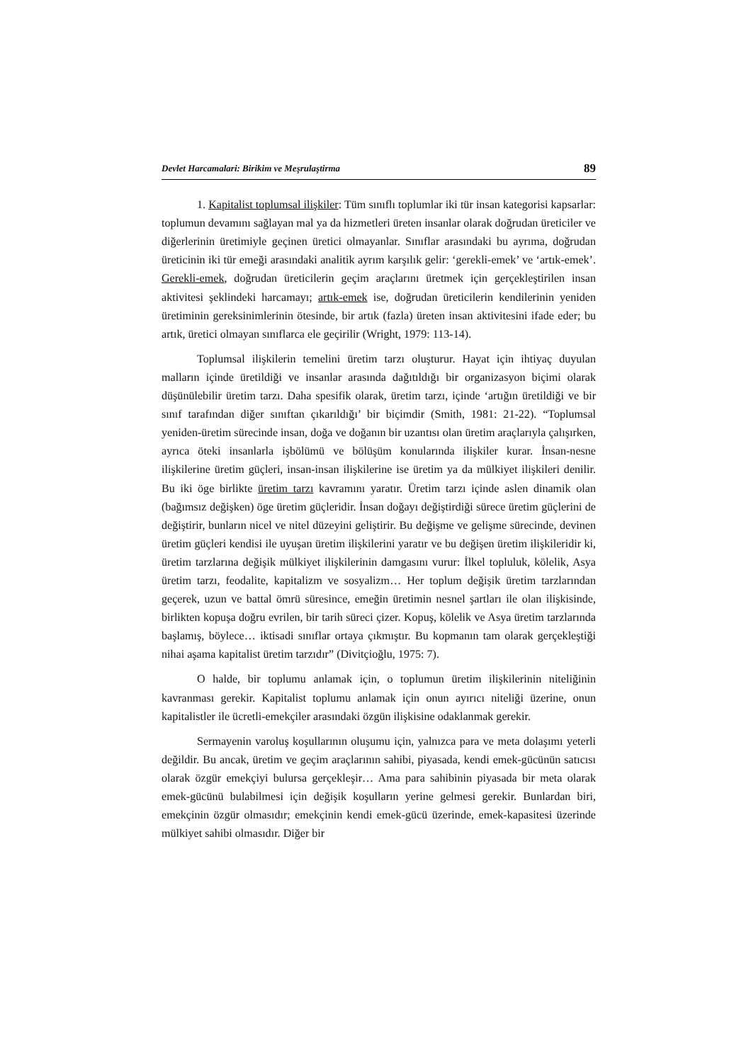Devlet Harcamalari: Birikim ve Meşrulaştirma 89
1. Kapitalist toplumsal ilişkiler: Tüm sınıflı toplumlar iki tür insan kategorisi kapsarlar: toplumun devamını sağlayan mal ya da hizmetleri üreten insanlar olarak doğrudan üreticiler ve diğerlerinin üretimiyle geçinen üretici olmayanlar. Sınıflar arasındaki bu ayrıma, doğrudan üreticinin iki tür emeği arasındaki analitik ayrım karşılık gelir: ‘gerekli-emek’ ve ‘artık-emek’. Gerekli-emek, doğrudan üreticilerin geçim araçlarını üretmek için gerçekleştirilen insan aktivitesi şeklindeki harcamayı; artık-emek ise, doğrudan üreticilerin kendilerinin yeniden üretiminin gereksinimlerinin ötesinde, bir artık (fazla) üreten insan aktivitesini ifade eder; bu artık, üretici olmayan sınıflarca ele geçirilir (Wright, 1979: 113-14).
Toplumsal ilişkilerin temelini üretim tarzı oluşturur. Hayat için ihtiyaç duyulan malların içinde üretildiği ve insanlar arasında dağıtıldığı bir organizasyon biçimi olarak düşünülebilir üretim tarzı. Daha spesifik olarak, üretim tarzı, içinde ‘artığın üretildiği ve bir sınıf tarafından diğer sınıftan çıkarıldığı’ bir biçimdir (Smith, 1981: 21-22). “Toplumsal yeniden-üretim sürecinde insan, doğa ve doğanın bir uzantısı olan üretim araçlarıyla çalışırken, ayrıca öteki insanlarla işbölümü ve bölüşüm konularında ilişkiler kurar. İnsan-nesne ilişkilerine üretim güçleri, insan-insan ilişkilerine ise üretim ya da mülkiyet ilişkileri denilir. Bu iki öge birlikte üretim tarzı kavramını yaratır. Üretim tarzı içinde aslen dinamik olan (bağımsız değişken) öge üretim güçleridir. İnsan doğayı değiştirdiği sürece üretim güçlerini de değiştirir, bunların nicel ve nitel düzeyini geliştirir. Bu değişme ve gelişme sürecinde, devinen üretim güçleri kendisi ile uyuşan üretim ilişkilerini yaratır ve bu değişen üretim ilişkileridir ki, üretim tarzlarına değişik mülkiyet ilişkilerinin damgasını vurur: İlkel topluluk, kölelik, Asya üretim tarzı, feodalite, kapitalizm ve sosyalizm… Her toplum değişik üretim tarzlarından geçerek, uzun ve battal ömrü süresince, emeğin üretimin nesnel şartları ile olan ilişkisinde, birlikten kopuşa doğru evrilen, bir tarih süreci çizer. Kopuş, kölelik ve Asya üretim tarzlarında başlamış, böylece… iktisadi sınıflar ortaya çıkmıştır. Bu kopmanın tam olarak gerçekleştiği nihai aşama kapitalist üretim tarzıdır” (Divitçioğlu, 1975: 7).
O halde, bir toplumu anlamak için, o toplumun üretim ilişkilerinin niteliğinin kavranması gerekir. Kapitalist toplumu anlamak için onun ayırıcı niteliği üzerine, onun kapitalistler ile ücretli-emekçiler arasındaki özgün ilişkisine odaklanmak gerekir.
Sermayenin varoluş koşullarının oluşumu için, yalnızca para ve meta dolaşımı yeterli değildir. Bu ancak, üretim ve geçim araçlarının sahibi, piyasada, kendi emek-gücünün satıcısı olarak özgür emekçiyi bulursa gerçekleşir… Ama para sahibinin piyasada bir meta olarak emek-gücünü bulabilmesi için değişik koşulların yerine gelmesi gerekir. Bunlardan biri, emekçinin özgür olmasıdır; emekçinin kendi emek-gücü üzerinde, emek-kapasitesi üzerinde mülkiyet sahibi olmasıdır. Diğer bir